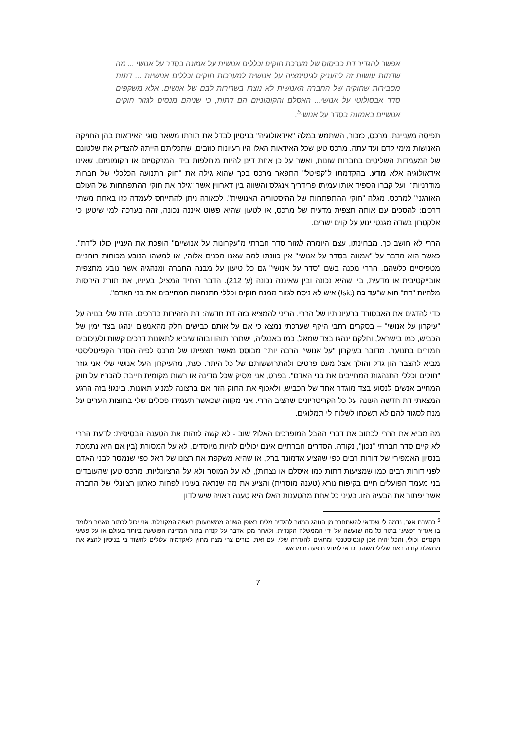אפשר להגדיר דת כביסוס של מערכת חוקים וכללים אנושית על אמונה בסדר על אנושי ... מה שדתות עושות זה להעניק לגיטימציה על אנושית למערכות חוקים וכללים אנושיות ... דתות מסבירות שחוקיה של החברה האנושית לא נוצרו בשרירות לבם של אנשים, אלא משקפים סדר אבסולוטי על אנושי... האסלם והקומוניזם הם דתות, כי שניהם מנסים לגזור חוקים אנושיים באמונה בסדר על אנושי<sup>5</sup>.
תפיסה מעניינת. מרכס, כזכור, השתמש במלה "אידאולוגיה" בניסיון לבדל את תורתו משאר סוגי האידאות בהן החזיקה האנושות מימי קדם ועד עתה. מרכס טען שכל האידאות האלו היו רעיונות כוזבים, שתכליתם הייתה להצדיק את שלטונם של המעמדות השליטים בחברות שונות, ואשר על כן אחת דינן להיות מוחלפות בידי המרקסיזם או הקומוניזם, שאינו אידאולוגיה אלא מדע. בהקדמתו ל"קפיטל" התפאר מרכס בכך שהוא גילה את "חוק התנועה הכלכלי של חברות מודרניות", ועל קברו הספיד אותו עמיתו פרידריך אנגלס והשווה בין דארווין אשר "גילה את חוקי ההתפתחות של העולם האורגני" למרכס, מגלה "חוקי ההתפתחות של ההיסטוריה האנושית". לכאורה ניתן להתייחס לעמדה כזו באחת משתי דרכים: להסכים עם אותה תצפית מדעית של מרכס, או לטעון שהיא פשוט איננה נכונה, זהה בערכה למי שיטען כי אלקטרון בשדה מגנטי ינוע על קוים ישרים.
הררי לא חושב כך. מבחינתו, עצם היומרה לגזור סדר חברתי מ"עקרונות על אנושיים" הופכת את העניין כולו ל"דת". כאשר הוא מדבר על "אמונה בסדר על אנושי" אין כוונתו למה שאנו מכנים אלוהי, או למשהו הנובע מכוחות רוחניים מטפיסיים כלשהם. הררי מכנה בשם "סדר על אנושי" גם כל טיעון על מבנה החברה ומנהגיה אשר נובע מתצפית אובייקטיבית או מדעית, בין שהיא נכונה ובין שאיננה נכונה (ע' 212). הדבר היחיד המציל, בעיניו, את תורת היחסות מלהיות "דת" הוא ש"עד כה (sic!) איש לא ניסה לגזור ממנה חוקים וכללי התנהגות המחייבים את בני האדם".
כדי להדגים את האבסורד ברעיונותיו של הררי, הריני להמציא בזה דת חדשה: דת הזהירות בדרכים. הדת שלי בנויה על "עיקרון על אנושי" – בסקרים רחבי היקף שערכתי נמצא כי אם על אותם כבישים חלק מהאנשים ינהגו בצד ימין של הכביש, כמו בישראל, וחלקם ינהגו בצד שמאל, כמו באנגליה, ישתרר תוהו ובוהו שיביא לתאונות דרכים קשות ולעיכובים חמורים בתנועה. מדובר בעיקרון "על אנושי" הרבה יותר מבוסס מאשר תצפיתו של מרכס לפיה הסדר הקפיטליסטי מביא להצבר הון גדל והולך אצל מעט פרטים ולהתרוששותם של כל היתר. כעת, מהעיקרון העל אנושי שלי אני גוזר "חוקים וכללי התנהגות המחייבים את בני האדם". בפרט, אני מסיק שכל מדינה או רשות מקומית חייבת להכריז על חוק המחייב אנשים לנסוע בצד מוגדר אחד של הכביש, ולאכוף את החוק הזה אם ברצונה למנוע תאונות. בינגו! בזה הרגע המצאתי דת חדשה העונה על כל הקריטריונים שהציב הררי. אני מקווה שכאשר תעמידו פסלים שלי בחוצות הערים על מנת לסגוד להם לא תשכחו לשלוח לי תמלוגים.
מה מביא את הררי לכתוב את דברי ההבל המופרכים האלו? שוב - לא קשה לזהות את הטענה הבסיסית: לדעת הררי לא קיים סדר חברתי "נכון", נקודה. הסדרים חברתיים אינם יכולים להיות מיוסדים, לא על המסורת (בין אם היא נתמכת בנסיון האמפירי של דורות רבים כפי שהציע אדמונד ברק, או שהיא משקפת את רצונו של האל כפי שנמסר לבני האדם לפני דורות רבים כמו שמציעות דתות כמו איסלם או נצרות), לא על המוסר ולא על הרציונליות. מרכס טען שהעובדים בני מעמד הפועלים חיים בקיפוח נורא (טענה מוסרית) והציע את מה שנראה בעיניו לפחות כארגון רציונלי של החברה אשר יפתור את הבעיה הזו. בעיני כל אחת מהטענות האלו היא טענה ראויה שיש לדון
<sup>5</sup> כהערת אגב, נדמה לי שכדאי להשתחרר מן הנוהג המוזר להגדיר מלים באופן השונה ממשמעותן בשפה המקובלת. אני יכול לכתוב מאמר מלומד בו אגדיר "פשע" בתור כל מה שנעשה על ידי הממשלה הקנדית, ולאחר מכן אדבר על קנדה בתור המדינה הפושעת ביותר בעולם או על פשעי הקנדים וכולי, והכל יהיה אכן קונסיסטנטי ומתאים להגדרה שלי. עם זאת, בורים צרי מצח מחוץ לאקדמיה עלולים לחשוד בי בניסיון להציג את ממשלת קנדה באור שלילי משהו, וכדאי למנוע תופעה זו מראש.
7